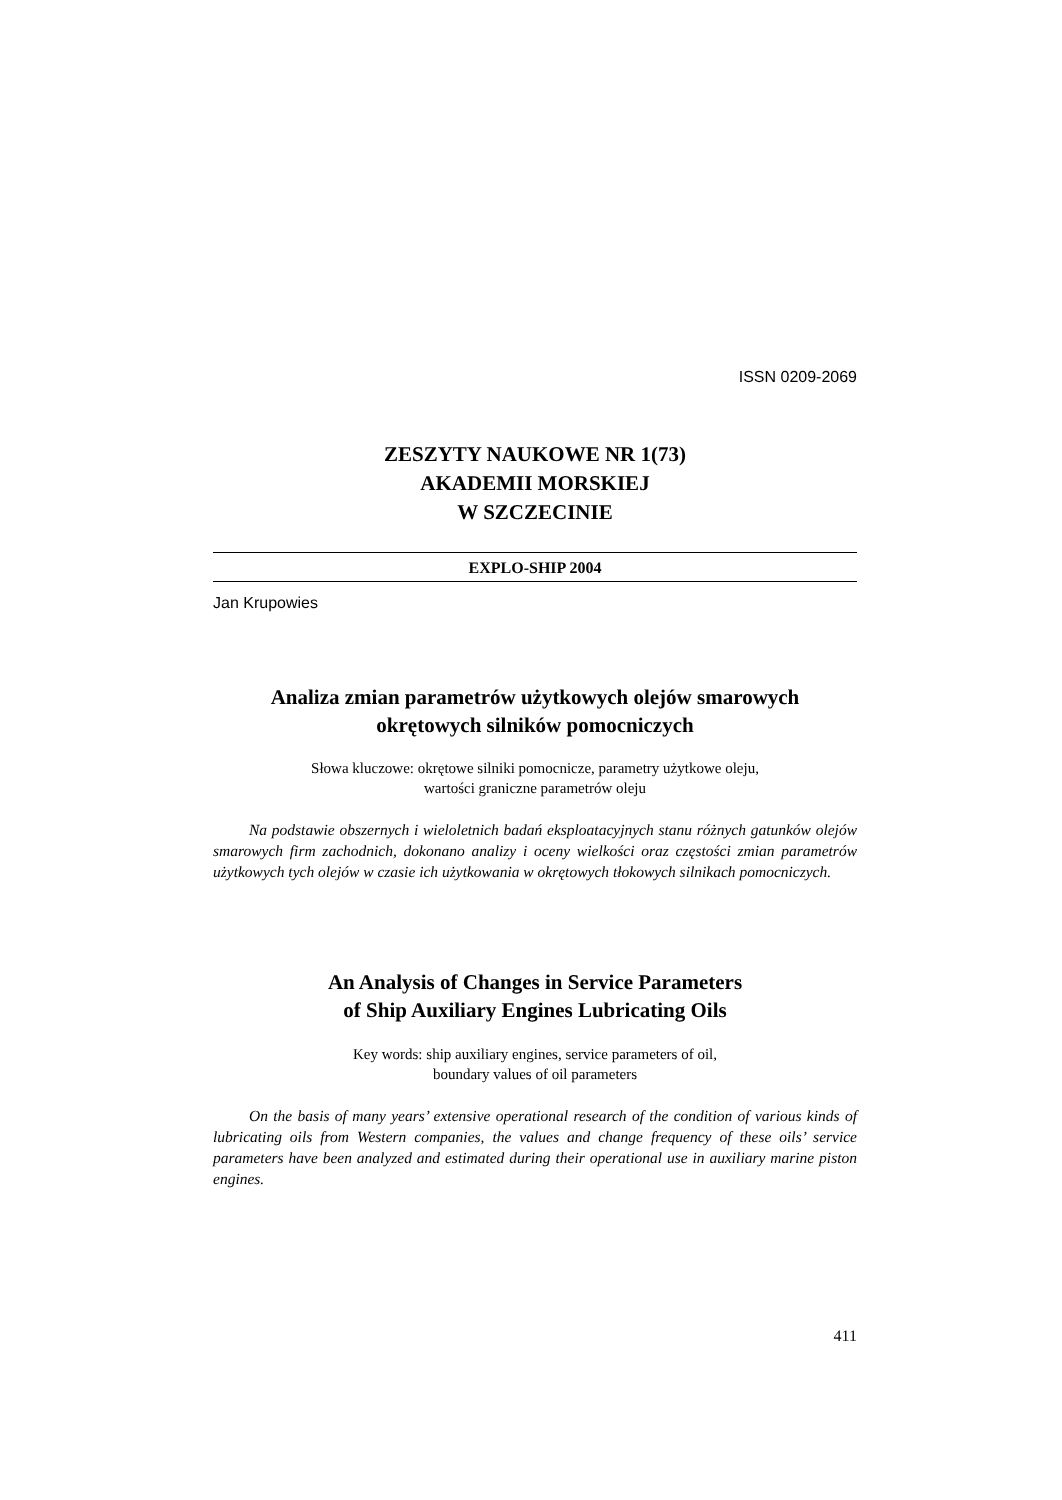ISSN 0209-2069
ZESZYTY NAUKOWE NR 1(73)
AKADEMII MORSKIEJ
W SZCZECINIE
EXPLO-SHIP 2004
Jan Krupowies
Analiza zmian parametrów użytkowych olejów smarowych
okrętowych silników pomocniczych
Słowa kluczowe: okrętowe silniki pomocnicze, parametry użytkowe oleju,
wartości graniczne parametrów oleju
Na podstawie obszernych i wieloletnich badań eksploatacyjnych stanu różnych gatunków olejów smarowych firm zachodnich, dokonano analizy i oceny wielkości oraz częstości zmian parametrów użytkowych tych olejów w czasie ich użytkowania w okrętowych tłokowych silnikach pomocniczych.
An Analysis of Changes in Service Parameters
of Ship Auxiliary Engines Lubricating Oils
Key words: ship auxiliary engines, service parameters of oil,
boundary values of oil parameters
On the basis of many years’ extensive operational research of the condition of various kinds of lubricating oils from Western companies, the values and change frequency of these oils’ service parameters have been analyzed and estimated during their operational use in auxiliary marine piston engines.
411